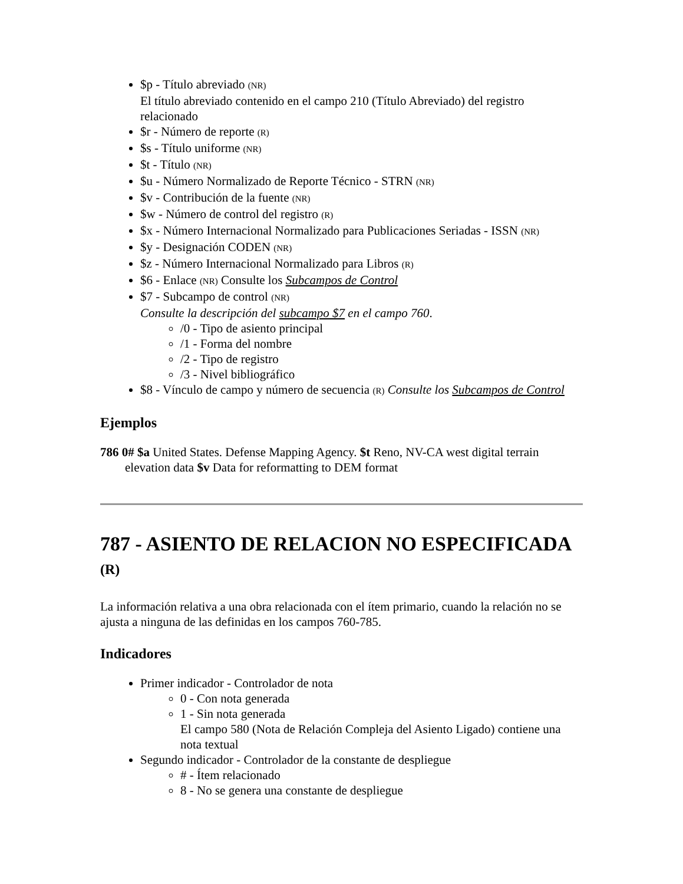$p - Título abreviado (NR)
El título abreviado contenido en el campo 210 (Título Abreviado) del registro relacionado
$r - Número de reporte (R)
$s - Título uniforme (NR)
$t - Título (NR)
$u - Número Normalizado de Reporte Técnico - STRN (NR)
$v - Contribución de la fuente (NR)
$w - Número de control del registro (R)
$x - Número Internacional Normalizado para Publicaciones Seriadas - ISSN (NR)
$y - Designación CODEN (NR)
$z - Número Internacional Normalizado para Libros (R)
$6 - Enlace (NR) Consulte los Subcampos de Control
$7 - Subcampo de control (NR)
Consulte la descripción del subcampo $7 en el campo 760.
/0 - Tipo de asiento principal
/1 - Forma del nombre
/2 - Tipo de registro
/3 - Nivel bibliográfico
$8 - Vínculo de campo y número de secuencia (R) Consulte los Subcampos de Control
Ejemplos
786 0# $a United States. Defense Mapping Agency. $t Reno, NV-CA west digital terrain elevation data $v Data for reformatting to DEM format
787 - ASIENTO DE RELACION NO ESPECIFICADA (R)
La información relativa a una obra relacionada con el ítem primario, cuando la relación no se ajusta a ninguna de las definidas en los campos 760-785.
Indicadores
Primer indicador - Controlador de nota
0 - Con nota generada
1 - Sin nota generada
El campo 580 (Nota de Relación Compleja del Asiento Ligado) contiene una nota textual
Segundo indicador - Controlador de la constante de despliegue
# - Ítem relacionado
8 - No se genera una constante de despliegue